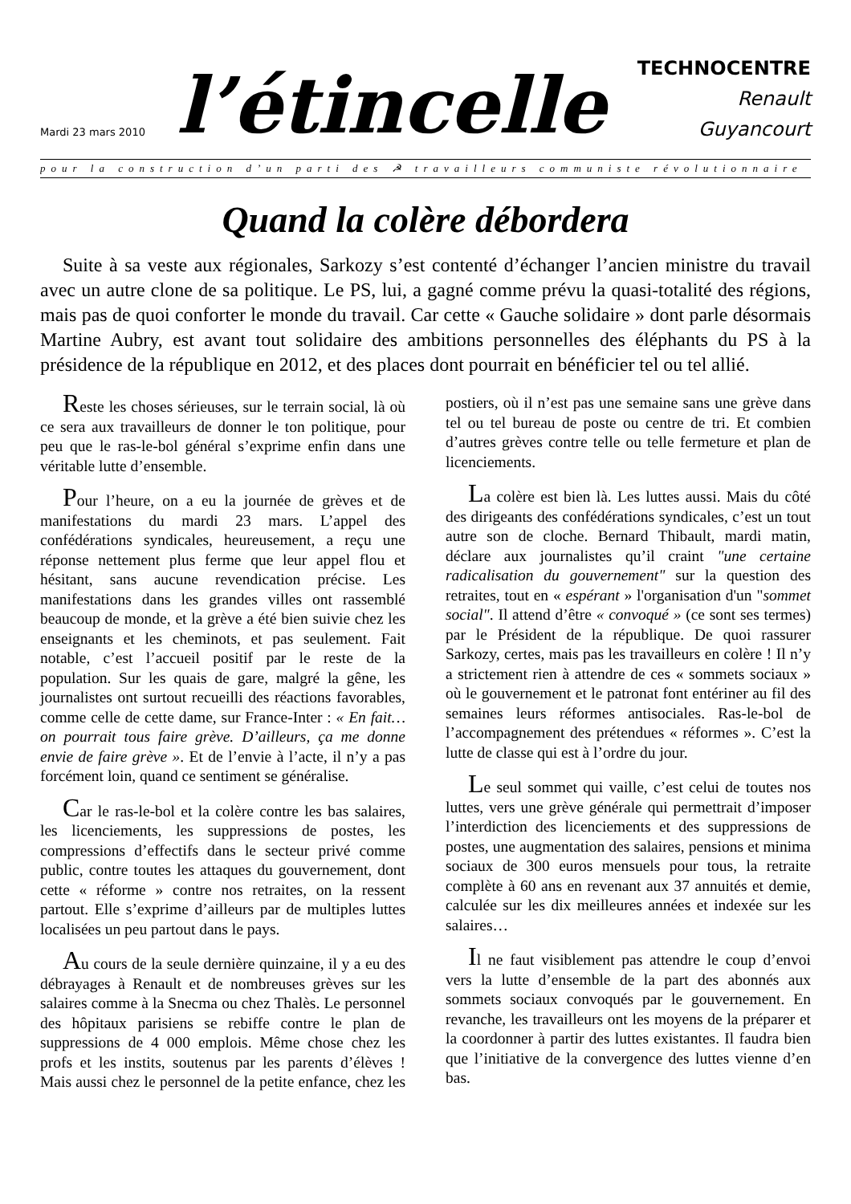Mardi 23 mars 2010
l’étincelle
TECHNOCENTRE
Renault
Guyancourt
pour la construction d’un parti des ☭ travailleurs communiste révolutionnaire
Quand la colère débordera
Suite à sa veste aux régionales, Sarkozy s’est contenté d’échanger l’ancien ministre du travail avec un autre clone de sa politique. Le PS, lui, a gagné comme prévu la quasi-totalité des régions, mais pas de quoi conforter le monde du travail. Car cette « Gauche solidaire » dont parle désormais Martine Aubry, est avant tout solidaire des ambitions personnelles des éléphants du PS à la présidence de la république en 2012, et des places dont pourrait en bénéficier tel ou tel allié.
Reste les choses sérieuses, sur le terrain social, là où ce sera aux travailleurs de donner le ton politique, pour peu que le ras-le-bol général s’exprime enfin dans une véritable lutte d’ensemble.
Pour l’heure, on a eu la journée de grèves et de manifestations du mardi 23 mars. L’appel des confédérations syndicales, heureusement, a reçu une réponse nettement plus ferme que leur appel flou et hésitant, sans aucune revendication précise. Les manifestations dans les grandes villes ont rassemblé beaucoup de monde, et la grève a été bien suivie chez les enseignants et les cheminots, et pas seulement. Fait notable, c’est l’accueil positif par le reste de la population. Sur les quais de gare, malgré la gêne, les journalistes ont surtout recueilli des réactions favorables, comme celle de cette dame, sur France-Inter : « En fait… on pourrait tous faire grève. D’ailleurs, ça me donne envie de faire grève ». Et de l’envie à l’acte, il n’y a pas forcément loin, quand ce sentiment se généralise.
Car le ras-le-bol et la colère contre les bas salaires, les licenciements, les suppressions de postes, les compressions d’effectifs dans le secteur privé comme public, contre toutes les attaques du gouvernement, dont cette « réforme » contre nos retraites, on la ressent partout. Elle s’exprime d’ailleurs par de multiples luttes localisées un peu partout dans le pays.
Au cours de la seule dernière quinzaine, il y a eu des débrayages à Renault et de nombreuses grèves sur les salaires comme à la Snecma ou chez Thalès. Le personnel des hôpitaux parisiens se rebiffe contre le plan de suppressions de 4 000 emplois. Même chose chez les profs et les instits, soutenus par les parents d’élèves ! Mais aussi chez le personnel de la petite enfance, chez les postiers, où il n’est pas une semaine sans une grève dans tel ou tel bureau de poste ou centre de tri. Et combien d’autres grèves contre telle ou telle fermeture et plan de licenciements.
La colère est bien là. Les luttes aussi. Mais du côté des dirigeants des confédérations syndicales, c’est un tout autre son de cloche. Bernard Thibault, mardi matin, déclare aux journalistes qu’il craint "une certaine radicalisation du gouvernement" sur la question des retraites, tout en « espérant » l'organisation d'un "sommet social". Il attend d’être « convoqué » (ce sont ses termes) par le Président de la république. De quoi rassurer Sarkozy, certes, mais pas les travailleurs en colère ! Il n’y a strictement rien à attendre de ces « sommets sociaux » où le gouvernement et le patronat font entériner au fil des semaines leurs réformes antisociales. Ras-le-bol de l’accompagnement des prétendues « réformes ». C’est la lutte de classe qui est à l’ordre du jour.
Le seul sommet qui vaille, c’est celui de toutes nos luttes, vers une grève générale qui permettrait d’imposer l’interdiction des licenciements et des suppressions de postes, une augmentation des salaires, pensions et minima sociaux de 300 euros mensuels pour tous, la retraite complète à 60 ans en revenant aux 37 annuités et demie, calculée sur les dix meilleures années et indexée sur les salaires…
Il ne faut visiblement pas attendre le coup d’envoi vers la lutte d’ensemble de la part des abonnés aux sommets sociaux convoqués par le gouvernement. En revanche, les travailleurs ont les moyens de la préparer et la coordonner à partir des luttes existantes. Il faudra bien que l’initiative de la convergence des luttes vienne d’en bas.